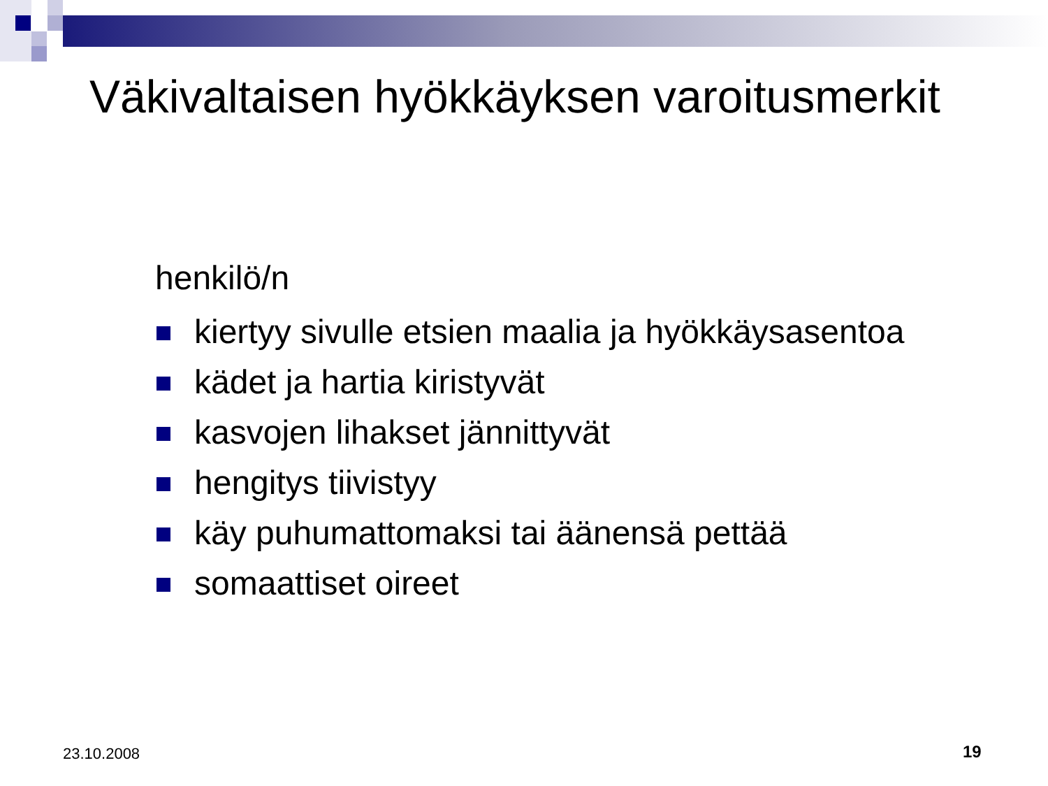Väkivaltaisen hyökkäyksen varoitusmerkit
henkilö/n
kiertyy sivulle etsien maalia ja hyökkäysasentoa
kädet ja hartia kiristyvät
kasvojen lihakset jännittyvät
hengitys tiivistyy
käy puhumattomaksi tai äänensä pettää
somaattiset oireet
23.10.2008 19